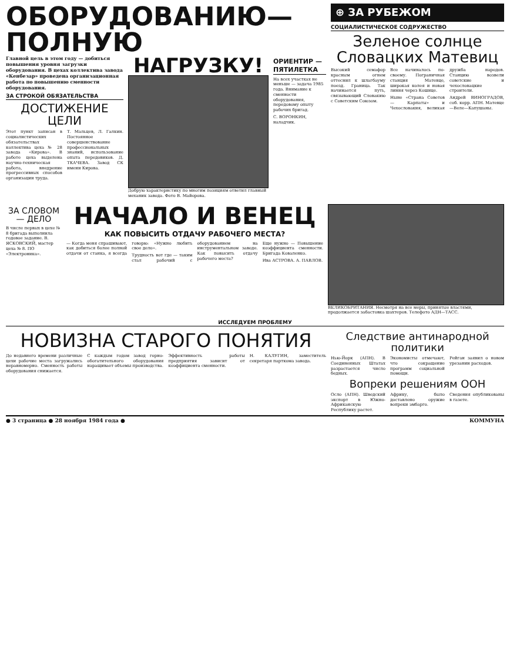ОБОРУДОВАНИЮ—ПОЛНУЮ
Главной цель в этом году — добиться повышения уровня загрузки оборудования. В цехах коллектива завода «Кенбезар» проведена организационная работа по повышению сменности оборудования.
ЗА СТРОКОЙ ОБЯЗАТЕЛЬСТВА
ДОСТИЖЕНИЕ ЦЕЛИ
Этот пункт записан в социалистических обязательствах коллектива цеха № 28 завода «Кирова». В работе цеха выделена научно-техническая работа, внедрение прогрессивных способов организации труда.
Т. Мальцев, Л. Галкин. Постоянное совершенствование профессиональных знаний, использование опыта передовиков. Д. ТКАЧЕВА. Завод СК имени Кирова.
НАГРУЗКУ!
Добрую характеристику по многим позициям ответил главный механик завода. Фото В. Майорова.
ОРИЕНТИР — ПЯТИЛЕТКА
На всех участках не меньше — задача 1985 года. Внимание к сменности оборудования, передовому опыту рабочих бригад.
С. ВОРОНКИН, наладчик.
⊕ ЗА РУБЕЖОМ
СОЦИАЛИСТИЧЕСКОЕ СОДРУЖЕСТВО
Зеленое солнце Словацких Матевиц
Высокий семафор красным огнем оттеснил к шлагбауму поезд. Граница. Так начинается путь, связывающий Словакию с Советским Союзом.
Все начиналось по-своему. Пограничная станция Матевце, широкая колея и новая линия через Кошице.
Ныне «Страна Советов — Карпаты» и Чехословакия, великая дружба народов. Станцию возвели советские и чехословацкие строители.
Андрей ВИНОГРАДОВ, соб. корр. АПН. Матевце—Веле—Капушаны.
ЗА СЛОВОМ — ДЕЛО
В числе первых в цехе № 8 бригада выполнила годовое задание. В. ЯСКОВСКИЙ, мастер цеха № 8. ПО «Электроника».
НАЧАЛО И ВЕНЕЦ
КАК ПОВЫСИТЬ ОТДАЧУ РАБОЧЕГО МЕСТА?
— Когда меня спрашивают, как добиться более полной отдачи от станка, я всегда говорю: «Нужно любить свое дело».
Трудность вот где — таким стал рабочий с оборудованием на инструментальном заводе. Как повысить отдачу рабочего места?
Еще нужно — Повышение коэффициента сменности. Бригада Коваленко.
Ива АСТРОВА. А. ПАВЛОВ.
ВЕЛИКОБРИТАНИЯ. Несмотря на все меры, принятые властями, продолжается забастовка шахтеров. Телефото АДН—ТАСС.
ИССЛЕДУЕМ ПРОБЛЕМУ
НОВИЗНА СТАРОГО ПОНЯТИЯ
До недавнего времени различные цехи рабочие места загружались неравномерно. Сменность работы оборудования снижается.
С каждым годом завод горно-обогатительного оборудования наращивает объемы производства.
Эффективность работы предприятия зависит от коэффициента сменности.
Н. КАЛУГИН, заместитель секретаря парткома завода.
Следствие антинародной политики
Нью-Йорк (АПН). В Соединенных Штатах разрастается число бедных.
Экономисты отмечают, что сокращение программ социальной помощи.
Рейган заявил о новом урезании расходов.
Вопреки решениям ООН
Осло (АПН). Шведский экспорт в Южно-Африканскую Республику растет.
Африку, было доставлено оружие вопреки эмбарго.
Сведения опубликованы в газете.
● 3 страница ● 28 ноября 1984 года ● КОММУНА